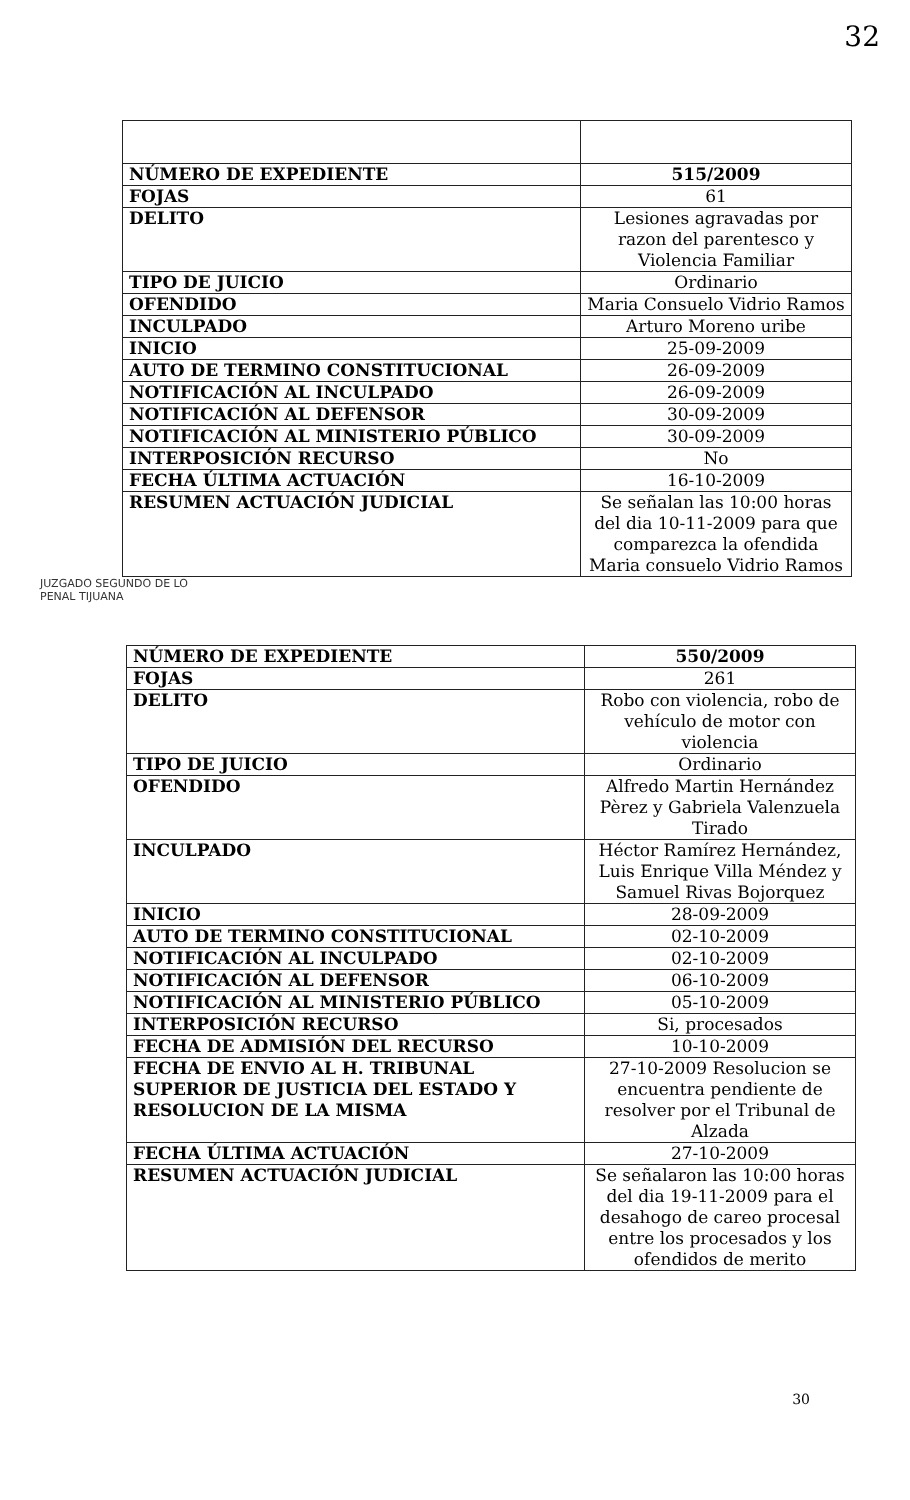32
| NÚMERO DE EXPEDIENTE | 515/2009 |
| FOJAS | 61 |
| DELITO | Lesiones agravadas por razon del parentesco y Violencia Familiar |
| TIPO DE JUICIO | Ordinario |
| OFENDIDO | Maria Consuelo Vidrio Ramos |
| INCULPADO | Arturo Moreno uribe |
| INICIO | 25-09-2009 |
| AUTO DE TERMINO CONSTITUCIONAL | 26-09-2009 |
| NOTIFICACIÓN AL INCULPADO | 26-09-2009 |
| NOTIFICACIÓN AL DEFENSOR | 30-09-2009 |
| NOTIFICACIÓN AL MINISTERIO PÚBLICO | 30-09-2009 |
| INTERPOSICIÓN RECURSO | No |
| FECHA ÚLTIMA ACTUACIÓN | 16-10-2009 |
| RESUMEN ACTUACIÓN JUDICIAL | Se señalan las 10:00 horas del dia 10-11-2009 para que comparezca la ofendida Maria consuelo Vidrio Ramos |
JUZGADO SEGUNDO DE LO PENAL TIJUANA
| NÚMERO DE EXPEDIENTE | 550/2009 |
| FOJAS | 261 |
| DELITO | Robo con violencia, robo de vehículo de motor con violencia |
| TIPO DE JUICIO | Ordinario |
| OFENDIDO | Alfredo Martin Hernández Pèrez y Gabriela Valenzuela Tirado |
| INCULPADO | Héctor Ramírez Hernández, Luis Enrique Villa Méndez y Samuel Rivas Bojorquez |
| INICIO | 28-09-2009 |
| AUTO DE TERMINO CONSTITUCIONAL | 02-10-2009 |
| NOTIFICACIÓN AL INCULPADO | 02-10-2009 |
| NOTIFICACIÓN AL DEFENSOR | 06-10-2009 |
| NOTIFICACIÓN AL MINISTERIO PÚBLICO | 05-10-2009 |
| INTERPOSICIÓN RECURSO | Si, procesados |
| FECHA DE ADMISIÓN DEL RECURSO | 10-10-2009 |
| FECHA DE ENVIO AL H. TRIBUNAL SUPERIOR DE JUSTICIA DEL ESTADO Y RESOLUCION DE LA MISMA | 27-10-2009 Resolucion se encuentra pendiente de resolver por el Tribunal de Alzada |
| FECHA ÚLTIMA ACTUACIÓN | 27-10-2009 |
| RESUMEN ACTUACIÓN JUDICIAL | Se señalaron las 10:00 horas del dia 19-11-2009 para el desahogo de careo procesal entre los procesados y los ofendidos de merito |
30